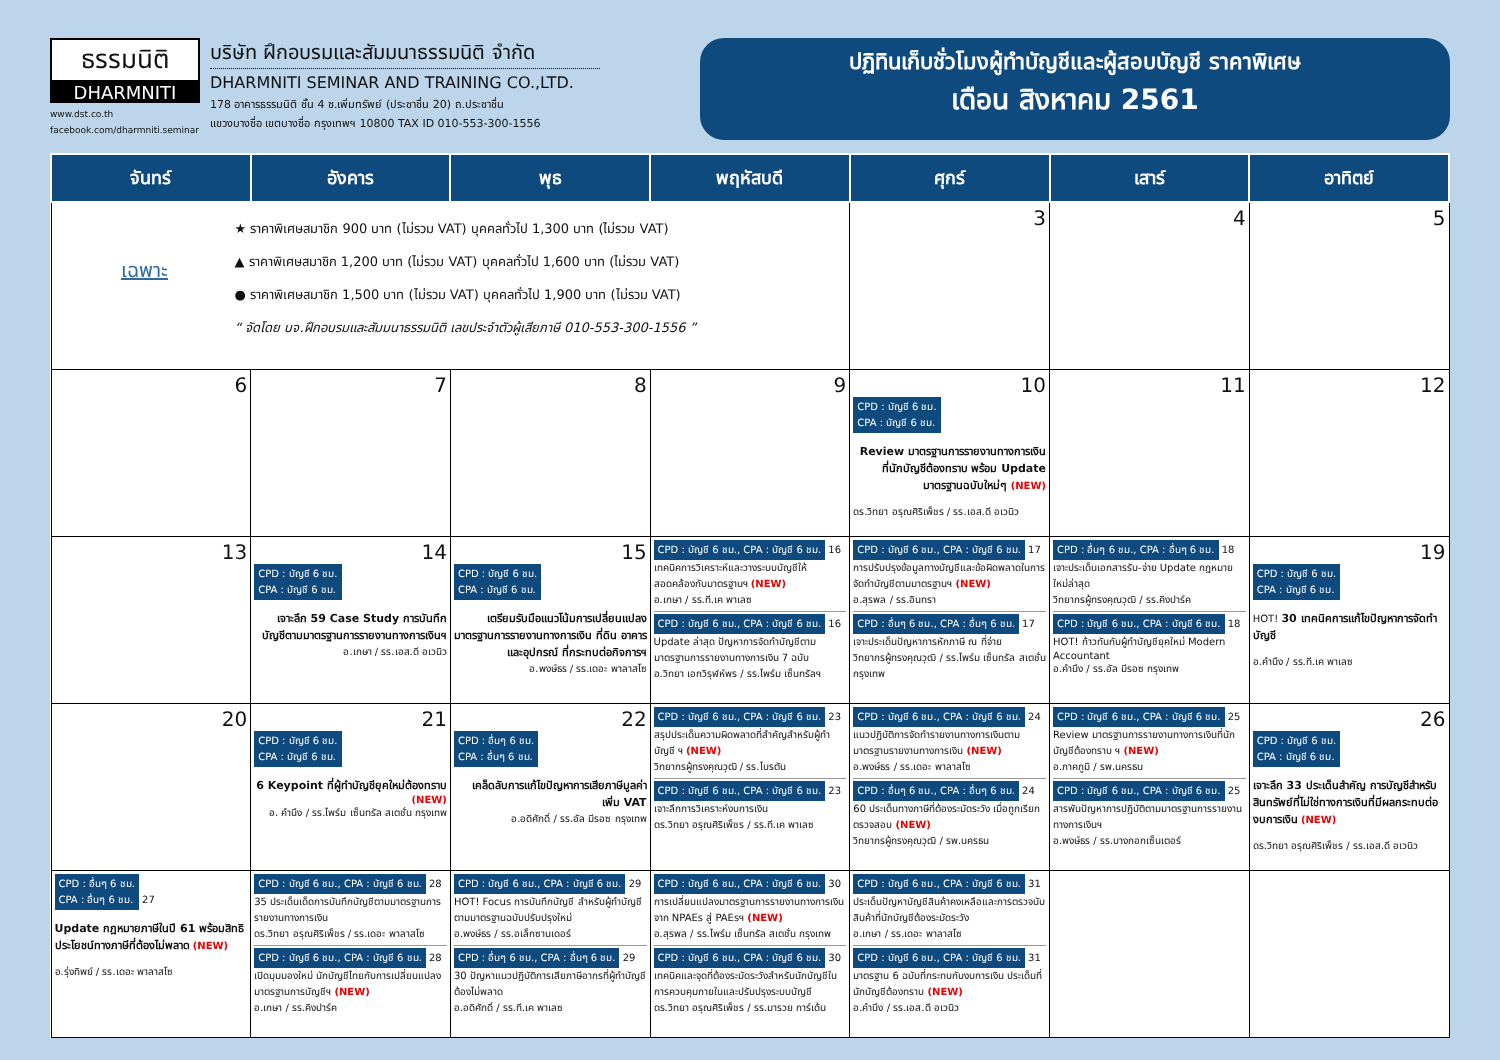ธรรมนิติ
DHARMNITI
www.dst.co.th
facebook.com/dharmniti.seminar
บริษัท ฝึกอบรมและสัมมนาธรรมนิติ จำกัด
DHARMNITI SEMINAR AND TRAINING CO.,LTD.
178 อาคารธรรมนิติ ชั้น 4 ซ.เพิ่มทรัพย์ (ประชาชื่น 20) ถ.ประชาชื่น
แขวงบางซื่อ เขตบางซื่อ กรุงเทพฯ 10800 TAX ID 010-553-300-1556
ปฏิทินเก็บชั่วโมงผู้ทำบัญชีและผู้สอบบัญชี ราคาพิเศษ
เดือน สิงหาคม 2561
| จันทร์ | อังคาร | พุธ | พฤหัสบดี | ศุกร์ | เสาร์ | อาทิตย์ |
| --- | --- | --- | --- | --- | --- | --- |
| เฉพาะ ★ ราคาพิเศษสมาชิก 900 บาท (ไม่รวม VAT) บุคคลทั่วไป 1,300 บาท (ไม่รวม VAT) ▲ ราคาพิเศษสมาชิก 1,200 บาท (ไม่รวม VAT) บุคคลทั่วไป 1,600 บาท (ไม่รวม VAT) ● ราคาพิเศษสมาชิก 1,500 บาท (ไม่รวม VAT) บุคคลทั่วไป 1,900 บาท (ไม่รวม VAT) “ จัดโดย บจ.ฝึกอบรมและสัมมนาธรรมนิติ เลขประจำตัวผู้เสียภาษี 010-553-300-1556 ” | | | | 3 | 4 | 5 |
| 6 | 7 | 8 | 9 | 10 CPD : บัญชี 6 ชม. CPA : บัญชี 6 ชม. Review มาตรฐานการรายงานทางการเงินที่นักบัญชีต้องทราบ พร้อม Update มาตรฐานฉบับใหม่ๆ (NEW) ดร.วิทยา อรุณศิริเพ็ชร / รร.เอส.ดี อเวนิว | 11 | 12 |
| 13 | 14 CPD : บัญชี 6 ชม. CPA : บัญชี 6 ชม. เจาะลึก 59 Case Study การบันทึกบัญชีตามมาตรฐานการรายงานทางการเงินฯ อ.เกษา / รร.เอส.ดี อเวนิว | 15 CPD : บัญชี 6 ชม. CPA : บัญชี 6 ชม. เตรียมรับมือแนวโน้มการเปลี่ยนแปลงมาตรฐานการรายงานทางการเงิน ที่ดิน อาคาร และอุปกรณ์ ที่กระทบต่อกิจการฯ อ.พงษ์ธร / รร.เดอะ พาลาสโซ | CPD : บัญชี 6 ชม., CPA : บัญชี 6 ชม. 16 เทคนิคการวิเคราะห์และวางระบบบัญชีให้สอดคล้องกับมาตรฐานฯ (NEW) อ.เกษา / รร.ที.เค พาเลซ CPD : บัญชี 6 ชม., CPA : บัญชี 6 ชม. 16 Update ล่าสุด ปัญหาการจัดทำบัญชีตามมาตรฐานการรายงานทางการเงิน 7 ฉบับ อ.วิทยา เอกวิรุฬห์พร / รร.ไพร์ม เซ็นทรัลฯ | CPD : บัญชี 6 ชม., CPA : บัญชี 6 ชม. 17 การปรับปรุงข้อมูลทางบัญชีและข้อผิดพลาดในการจัดทำบัญชีตามมาตรฐานฯ (NEW) อ.สุรพล / รร.อินทรา CPD : อื่นๆ 6 ชม., CPA : อื่นๆ 6 ชม. 17 เจาะประเด็นปัญหาการหักภาษี ณ ที่จ่าย วิทยากรผู้ทรงคุณวุฒิ / รร.ไพร์ม เซ็นทรัล สเตชั่น กรุงเทพ | CPD : อื่นๆ 6 ชม., CPA : อื่นๆ 6 ชม. 18 เจาะประเด็นเอกสารรับ-จ่าย Update กฎหมายใหม่ล่าสุด วิทยากรผู้ทรงคุณวุฒิ / รร.คิงปาร์ค CPD : บัญชี 6 ชม., CPA : บัญชี 6 ชม. 18 HOT! ก้าวทันกับผู้ทำบัญชียุคใหม่ Modern Accountant อ.คำนึง / รร.อัล มีรอซ กรุงเทพ | 19 CPD : บัญชี 6 ชม. CPA : บัญชี 6 ชม. HOT! 30 เทคนิคการแก้ไขปัญหาการจัดทำบัญชี อ.คำนึง / รร.ที.เค พาเลซ |
| 20 | 21 CPD : บัญชี 6 ชม. CPA : บัญชี 6 ชม. 6 Keypoint ที่ผู้ทำบัญชียุคใหม่ต้องทราบ (NEW) อ. คำนึง / รร.ไพร์ม เซ็นทรัล สเตชั่น กรุงเทพ | 22 CPD : อื่นๆ 6 ชม. CPA : อื่นๆ 6 ชม. เคล็ดลับการแก้ไขปัญหาการเสียภาษีมูลค่าเพิ่ม VAT อ.อดิศักดิ์ / รร.อัล มีรอซ กรุงเทพ | CPD : บัญชี 6 ชม., CPA : บัญชี 6 ชม. 23 สรุปประเด็นความผิดพลาดที่สำคัญสำหรับผู้ทำบัญชี ฯ (NEW) วิทยากรผู้ทรงคุณวุฒิ / รร.ไบรตัน CPD : บัญชี 6 ชม., CPA : บัญชี 6 ชม. 23 เจาะลึกการวิเคราะห์งบการเงิน ดร.วิทยา อรุณศิริเพ็ชร / รร.ที.เค พาเลซ | CPD : บัญชี 6 ชม., CPA : บัญชี 6 ชม. 24 แนวปฏิบัติการจัดทำรายงานทางการเงินตามมาตรฐานรายงานทางการเงิน (NEW) อ.พงษ์ธร / รร.เดอะ พาลาสโซ CPD : อื่นๆ 6 ชม., CPA : อื่นๆ 6 ชม. 24 60 ประเด็นทางภาษีที่ต้องระมัดระวัง เมื่อถูกเรียกตรวจสอบ (NEW) วิทยากรผู้ทรงคุณวุฒิ / รพ.นครธน | CPD : บัญชี 6 ชม., CPA : บัญชี 6 ชม. 25 Review มาตรฐานการรายงานทางการเงินที่นักบัญชีต้องทราบ ฯ (NEW) อ.ภาคภูมิ / รพ.นครธน CPD : บัญชี 6 ชม., CPA : บัญชี 6 ชม. 25 สารพันปัญหาการปฏิบัติตามมาตรฐานการรายงานทางการเงินฯ อ.พงษ์ธร / รร.บางกอกเซ็นเตอร์ | 26 CPD : บัญชี 6 ชม. CPA : บัญชี 6 ชม. เจาะลึก 33 ประเด็นสำคัญ การบัญชีสำหรับสินทรัพย์ที่ไม่ใช่ทางการเงินที่มีผลกระทบต่องบการเงิน (NEW) ดร.วิทยา อรุณศิริเพ็ชร / รร.เอส.ดี อเวนิว |
| CPD : อื่นๆ 6 ชม. CPA : อื่นๆ 6 ชม. 27 Update กฎหมายภาษีในปี 61 พร้อมสิทธิประโยชน์ทางภาษีที่ต้องไม่พลาด (NEW) อ.รุ่งทิพย์ / รร.เดอะ พาลาสโซ | CPD : บัญชี 6 ชม., CPA : บัญชี 6 ชม. 28 35 ประเด็นเด็ดการบันทึกบัญชีตามมาตรฐานการรายงานทางการเงิน ดร.วิทยา อรุณศิริเพ็ชร / รร.เดอะ พาลาสโซ CPD : บัญชี 6 ชม., CPA : บัญชี 6 ชม. 28 เปิดมุมมองใหม่ นักบัญชีไทยกับการเปลี่ยนแปลงมาตรฐานการบัญชีฯ (NEW) อ.เกษา / รร.คิงปาร์ค | CPD : บัญชี 6 ชม., CPA : บัญชี 6 ชม. 29 HOT! Focus การบันทึกบัญชี สำหรับผู้ทำบัญชีตามมาตรฐานฉบับปรับปรุงใหม่ อ.พงษ์ธร / รร.อเล็กซานเดอร์ CPD : อื่นๆ 6 ชม., CPA : อื่นๆ 6 ชม. 29 30 ปัญหาแนวปฏิบัติการเสียภาษีอากรที่ผู้ทำบัญชีต้องไม่พลาด อ.อดิศักดิ์ / รร.ที.เค พาเลซ | CPD : บัญชี 6 ชม., CPA : บัญชี 6 ชม. 30 การเปลี่ยนแปลงมาตรฐานการรายงานทางการเงินจาก NPAEs สู่ PAEsฯ (NEW) อ.สุรพล / รร.ไพร์ม เซ็นทรัล สเตชั่น กรุงเทพ CPD : บัญชี 6 ชม., CPA : บัญชี 6 ชม. 30 เทคนิคและจุดที่ต้องระมัดระวังสำหรับนักบัญชีในการควบคุมภายในและปรับปรุงระบบบัญชี ดร.วิทยา อรุณศิริเพ็ชร / รร.มารวย การ์เด้น | CPD : บัญชี 6 ชม., CPA : บัญชี 6 ชม. 31 ประเด็นปัญหาบัญชีสินค้าคงเหลือและการตรวจนับสินค้าที่นักบัญชีต้องระมัดระวัง อ.เกษา / รร.เดอะ พาลาสโซ CPD : บัญชี 6 ชม., CPA : บัญชี 6 ชม. 31 มาตรฐาน 6 ฉบับที่กระทบกับงบการเงิน ประเด็นที่นักบัญชีต้องทราบ (NEW) อ.คำนึง / รร.เอส.ดี อเวนิว | | |